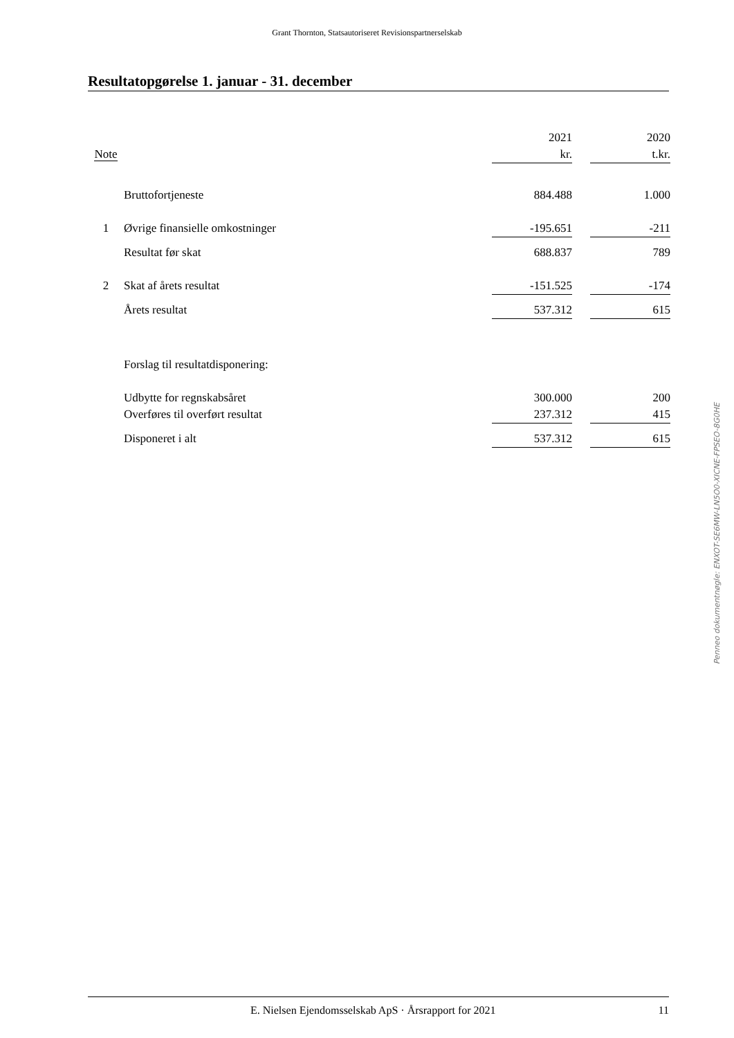Grant Thornton, Statsautoriseret Revisionspartnerselskab
Resultatopgørelse 1. januar - 31. december
| | | 2021 | | 2020 |
| Note | | kr. | | t.kr. |
| | Bruttofortjeneste | 884.488 | | 1.000 |
| 1 | Øvrige finansielle omkostninger | -195.651 | | -211 |
| | Resultat før skat | 688.837 | | 789 |
| 2 | Skat af årets resultat | -151.525 | | -174 |
| | Årets resultat | 537.312 | | 615 |
| | Forslag til resultatdisponering: | | | |
| | Udbytte for regnskabsåret | 300.000 | | 200 |
| | Overføres til overført resultat | 237.312 | | 415 |
| | Disponeret i alt | 537.312 | | 615 |
Penneo dokumentnøgle: ENXOT-SE6MW-LN5O0-XICNE-FPSEO-8G0HE
E. Nielsen Ejendomsselskab ApS · Årsrapport for 2021 11